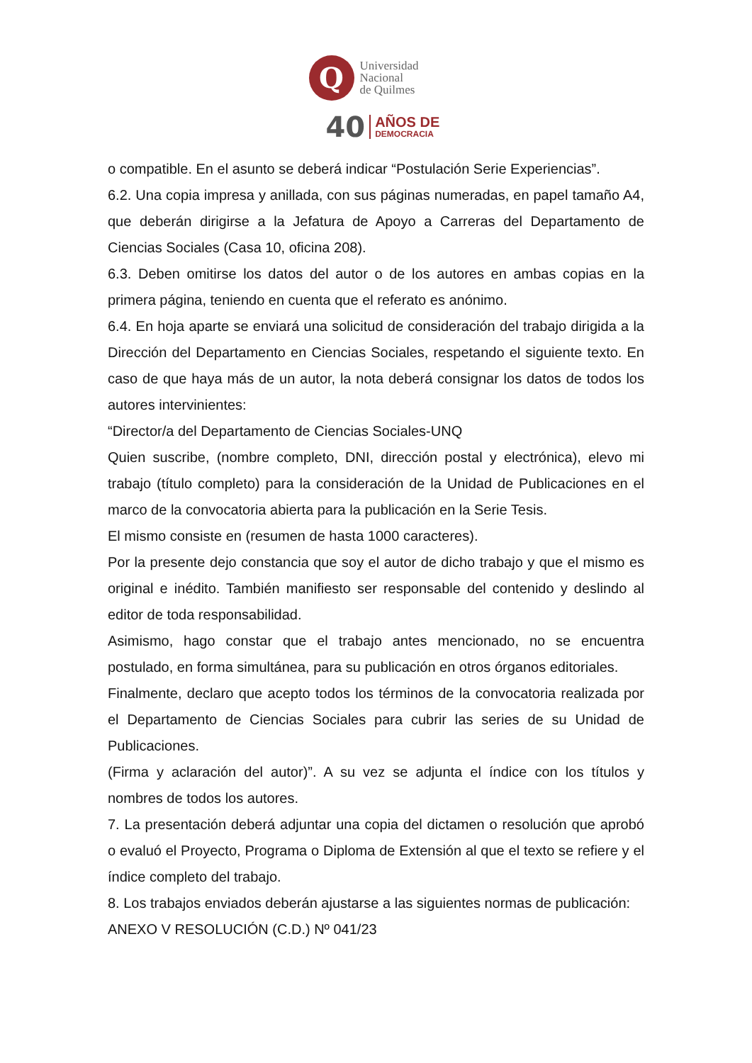Q
Universidad
Nacional
de Quilmes
40 AÑOS DE
DEMOCRACIA
o compatible. En el asunto se deberá indicar “Postulación Serie Experiencias”.
6.2. Una copia impresa y anillada, con sus páginas numeradas, en papel tamaño A4, que deberán dirigirse a la Jefatura de Apoyo a Carreras del Departamento de Ciencias Sociales (Casa 10, oficina 208).
6.3. Deben omitirse los datos del autor o de los autores en ambas copias en la primera página, teniendo en cuenta que el referato es anónimo.
6.4. En hoja aparte se enviará una solicitud de consideración del trabajo dirigida a la Dirección del Departamento en Ciencias Sociales, respetando el siguiente texto. En caso de que haya más de un autor, la nota deberá consignar los datos de todos los autores intervinientes:
“Director/a del Departamento de Ciencias Sociales-UNQ
Quien suscribe, (nombre completo, DNI, dirección postal y electrónica), elevo mi trabajo (título completo) para la consideración de la Unidad de Publicaciones en el marco de la convocatoria abierta para la publicación en la Serie Tesis.
El mismo consiste en (resumen de hasta 1000 caracteres).
Por la presente dejo constancia que soy el autor de dicho trabajo y que el mismo es original e inédito. También manifiesto ser responsable del contenido y deslindo al editor de toda responsabilidad.
Asimismo, hago constar que el trabajo antes mencionado, no se encuentra postulado, en forma simultánea, para su publicación en otros órganos editoriales.
Finalmente, declaro que acepto todos los términos de la convocatoria realizada por el Departamento de Ciencias Sociales para cubrir las series de su Unidad de Publicaciones.
(Firma y aclaración del autor)”. A su vez se adjunta el índice con los títulos y nombres de todos los autores.
7. La presentación deberá adjuntar una copia del dictamen o resolución que aprobó o evaluó el Proyecto, Programa o Diploma de Extensión al que el texto se refiere y el índice completo del trabajo.
8. Los trabajos enviados deberán ajustarse a las siguientes normas de publicación:
ANEXO V RESOLUCIÓN (C.D.) Nº 041/23